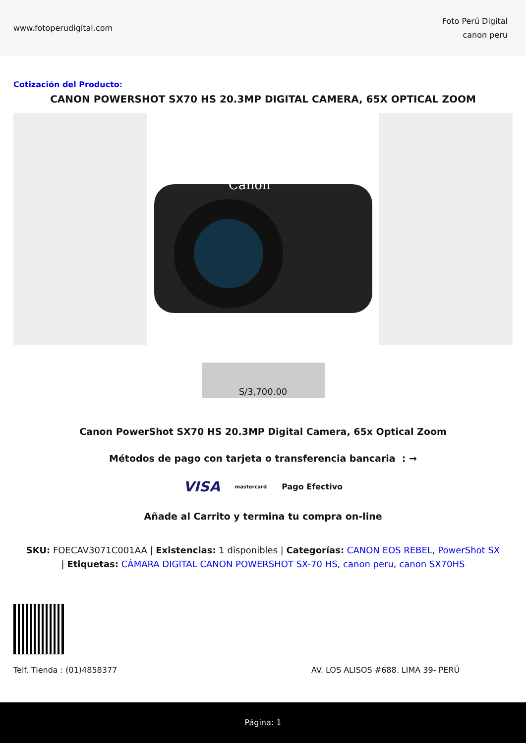www.fotoperudigital.com
Foto Perú Digital
canon peru
Cotización del Producto:
CANON POWERSHOT SX70 HS 20.3MP DIGITAL CAMERA, 65X OPTICAL ZOOM
Canon
S/3,700.00
Canon PowerShot SX70 HS 20.3MP Digital Camera, 65x Optical Zoom
Métodos de pago con tarjeta o transferencia bancaria : →
VISA mastercard Pago Efectivo
Añade al Carrito y termina tu compra on-line
SKU: FOECAV3071C001AA | Existencias: 1 disponibles | Categorías: CANON EOS REBEL, PowerShot SX | Etiquetas: CÁMARA DIGITAL CANON POWERSHOT SX-70 HS, canon peru, canon SX70HS
Telf. Tienda : (01)4858377 AV. LOS ALISOS #688. LIMA 39- PERÚ
Página: 1